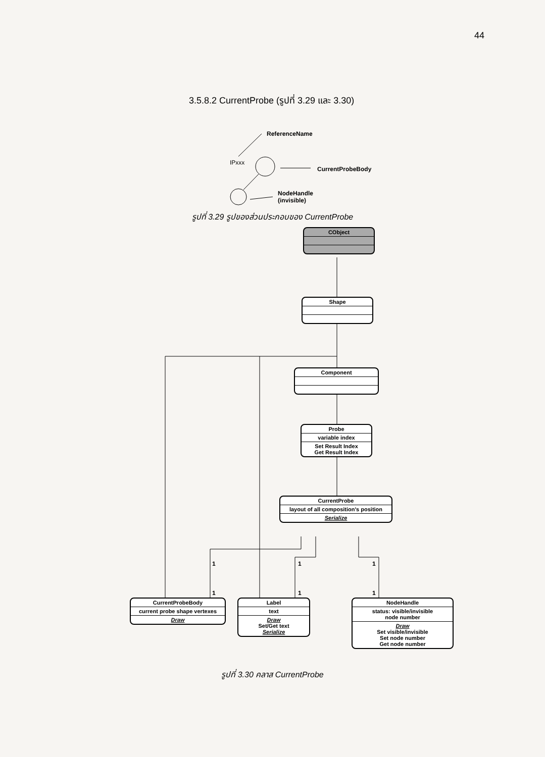44
3.5.8.2 CurrentProbe (รูปที่ 3.29 และ 3.30)
ReferenceName
IPxxx
CurrentProbeBody
NodeHandle
(invisible)
รูปที่ 3.29 รูปของส่วนประกอบของ CurrentProbe
CObject
Shape
Component
Probe
variable index
Set Result Index
Get Result Index
CurrentProbe
layout of all composition's position
Serialize
1
1
1
1
1
1
CurrentProbeBody
current probe shape vertexes
Draw
Label
text
Draw
Set/Get text
Serialize
NodeHandle
status: visible/invisible
node number
Draw
Set visible/invisible
Set node number
Get node number
รูปที่ 3.30 คลาส CurrentProbe